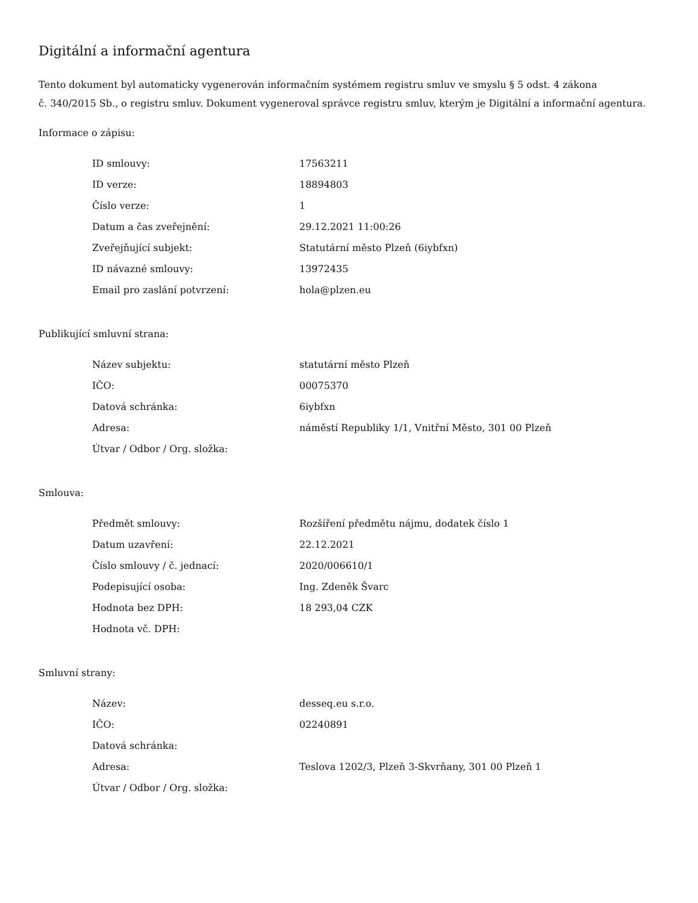Digitální a informační agentura
Tento dokument byl automaticky vygenerován informačním systémem registru smluv ve smyslu § 5 odst. 4 zákona
č. 340/2015 Sb., o registru smluv. Dokument vygeneroval správce registru smluv, kterým je Digitální a informační agentura.
Informace o zápisu:
| ID smlouvy: | 17563211 |
| ID verze: | 18894803 |
| Číslo verze: | 1 |
| Datum a čas zveřejnění: | 29.12.2021 11:00:26 |
| Zveřejňující subjekt: | Statutární město Plzeň (6iybfxn) |
| ID návazné smlouvy: | 13972435 |
| Email pro zaslání potvrzení: | hola@plzen.eu |
Publikující smluvní strana:
| Název subjektu: | statutární město Plzeň |
| IČO: | 00075370 |
| Datová schránka: | 6iybfxn |
| Adresa: | náměstí Republiky 1/1, Vnitřní Město, 301 00 Plzeň |
| Útvar / Odbor / Org. složka: | |
Smlouva:
| Předmět smlouvy: | Rozšíření předmětu nájmu, dodatek číslo 1 |
| Datum uzavření: | 22.12.2021 |
| Číslo smlouvy / č. jednací: | 2020/006610/1 |
| Podepisující osoba: | Ing. Zdeněk Švarc |
| Hodnota bez DPH: | 18 293,04 CZK |
| Hodnota vč. DPH: | |
Smluvní strany:
| Název: | desseq.eu s.r.o. |
| IČO: | 02240891 |
| Datová schránka: | |
| Adresa: | Teslova 1202/3, Plzeň 3-Skvrňany, 301 00 Plzeň 1 |
| Útvar / Odbor / Org. složka: | |